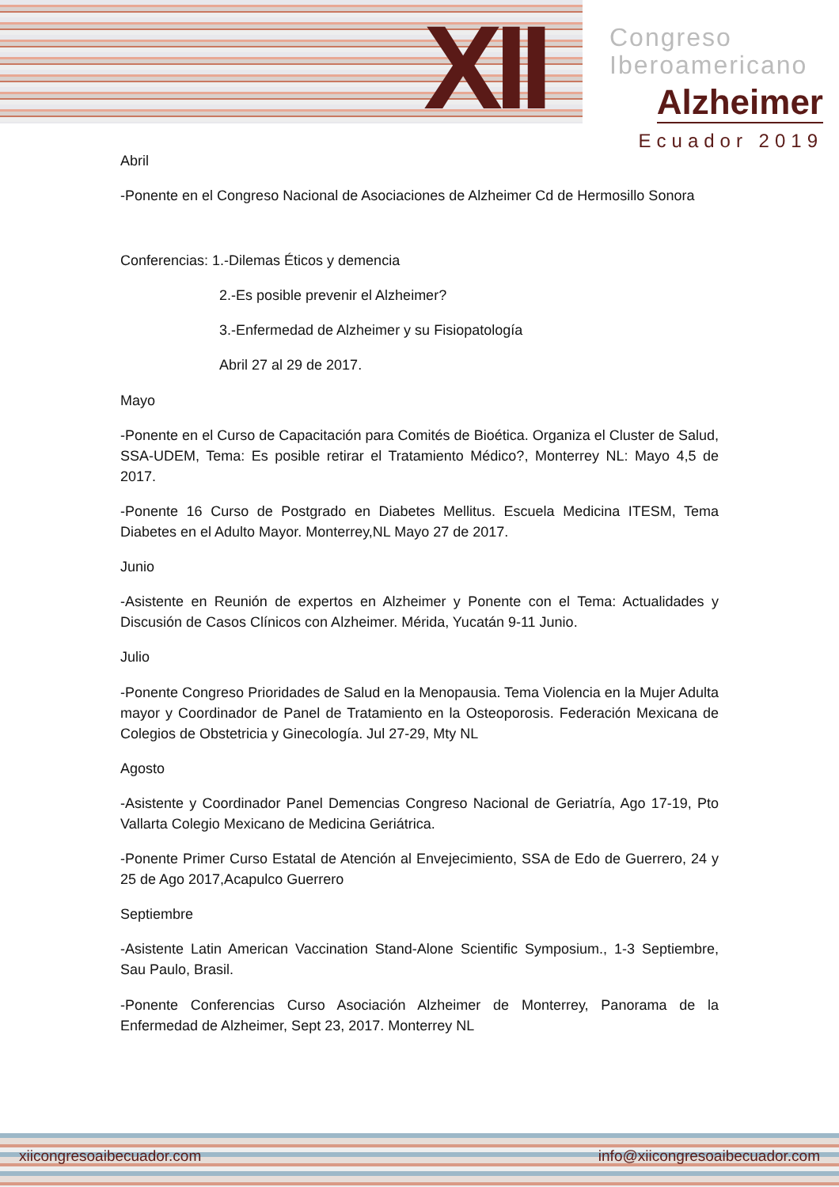XII
Congreso
Iberoamericano
Alzheimer
Ecuador 2019
Abril
-Ponente en el Congreso Nacional de Asociaciones de Alzheimer Cd de Hermosillo Sonora
Conferencias: 1.-Dilemas Éticos y demencia
2.-Es posible prevenir el Alzheimer?
3.-Enfermedad de Alzheimer y su Fisiopatología
Abril 27 al 29 de 2017.
Mayo
-Ponente en el Curso de Capacitación para Comités de Bioética. Organiza el Cluster de Salud, SSA-UDEM, Tema: Es posible retirar el Tratamiento Médico?, Monterrey NL: Mayo 4,5 de 2017.
-Ponente 16 Curso de Postgrado en Diabetes Mellitus. Escuela Medicina ITESM, Tema Diabetes en el Adulto Mayor. Monterrey,NL Mayo 27 de 2017.
Junio
-Asistente en Reunión de expertos en Alzheimer y Ponente con el Tema: Actualidades y Discusión de Casos Clínicos con Alzheimer. Mérida, Yucatán 9-11 Junio.
Julio
-Ponente Congreso Prioridades de Salud en la Menopausia. Tema Violencia en la Mujer Adulta mayor y Coordinador de Panel de Tratamiento en la Osteoporosis. Federación Mexicana de Colegios de Obstetricia y Ginecología. Jul 27-29, Mty NL
Agosto
-Asistente y Coordinador Panel Demencias Congreso Nacional de Geriatría, Ago 17-19, Pto Vallarta Colegio Mexicano de Medicina Geriátrica.
-Ponente Primer Curso Estatal de Atención al Envejecimiento, SSA de Edo de Guerrero, 24 y 25 de Ago 2017,Acapulco Guerrero
Septiembre
-Asistente Latin American Vaccination Stand-Alone Scientific Symposium., 1-3 Septiembre, Sau Paulo, Brasil.
-Ponente Conferencias Curso Asociación Alzheimer de Monterrey, Panorama de la Enfermedad de Alzheimer, Sept 23, 2017. Monterrey NL
xiicongresoaibecuador.com info@xiicongresoaibecuador.com